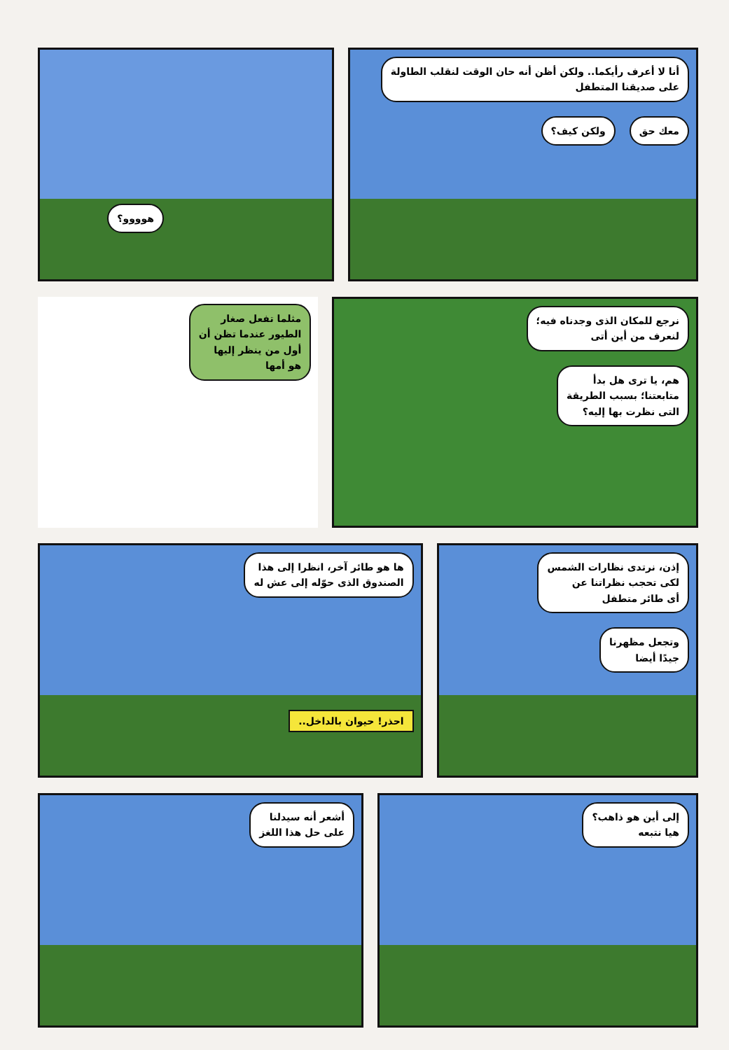أنا لا أعرف رأيكما.. ولكن أظن أنه حان الوقت لنقلب الطاولة
على صديقنا المتطفل
معك حق ولكن كيف؟
هوووو؟
نرجع للمكان الذى وجدناه فيه؛
لنعرف من أين أتى
هم، يا ترى هل بدأ
متابعتنا؛ بسبب الطريقة
التى نظرت بها إليه؟
مثلما تفعل صغار
الطيور عندما تظن أن
أول من ينظر إليها
هو أمها
إذن، نرتدى نظارات الشمس
لكى تحجب نظراتنا عن
أى طائر متطفل
وتجعل مظهرنا
جيدًا أيضا
ها هو طائر آخر، انظرا إلى هذا
الصندوق الذى حوّله إلى عش له
احذر! حيوان بالداخل..
إلى أين هو ذاهب؟
هيا نتبعه
أشعر أنه سيدلنا
على حل هذا اللغز